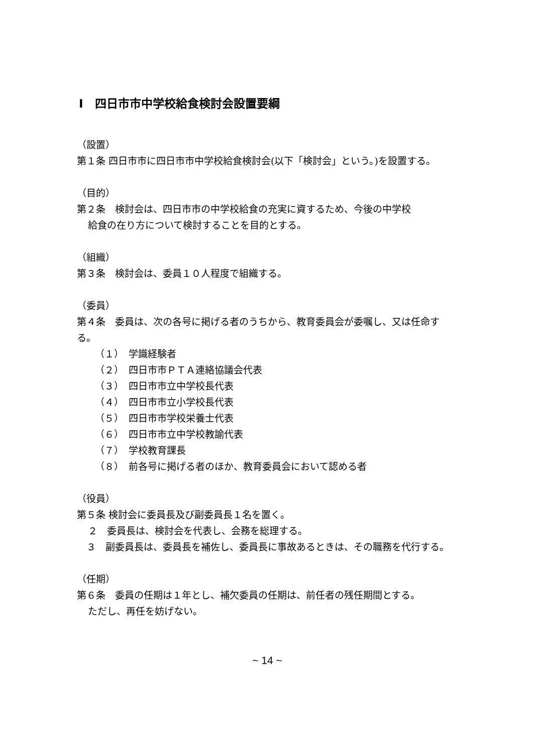Ⅰ　四日市市中学校給食検討会設置要綱
（設置）
第１条 四日市市に四日市市中学校給食検討会(以下「検討会」という。)を設置する。
（目的）
第２条　検討会は、四日市市の中学校給食の充実に資するため、今後の中学校
給食の在り方について検討することを目的とする。
（組織）
第３条　検討会は、委員１０人程度で組織する。
（委員）
第４条　委員は、次の各号に掲げる者のうちから、教育委員会が委嘱し、又は任命する。
（１）　学識経験者
（２）　四日市市ＰＴＡ連絡協議会代表
（３）　四日市市立中学校長代表
（４）　四日市市立小学校長代表
（５）　四日市市学校栄養士代表
（６）　四日市市立中学校教諭代表
（７）　学校教育課長
（８）　前各号に掲げる者のほか、教育委員会において認める者
（役員）
第５条 検討会に委員長及び副委員長１名を置く。
２　委員長は、検討会を代表し、会務を総理する。
　３　副委員長は、委員長を補佐し、委員長に事故あるときは、その職務を代行する。
（任期）
第６条　委員の任期は１年とし、補欠委員の任期は、前任者の残任期間とする。
ただし、再任を妨げない。
~ 14 ~